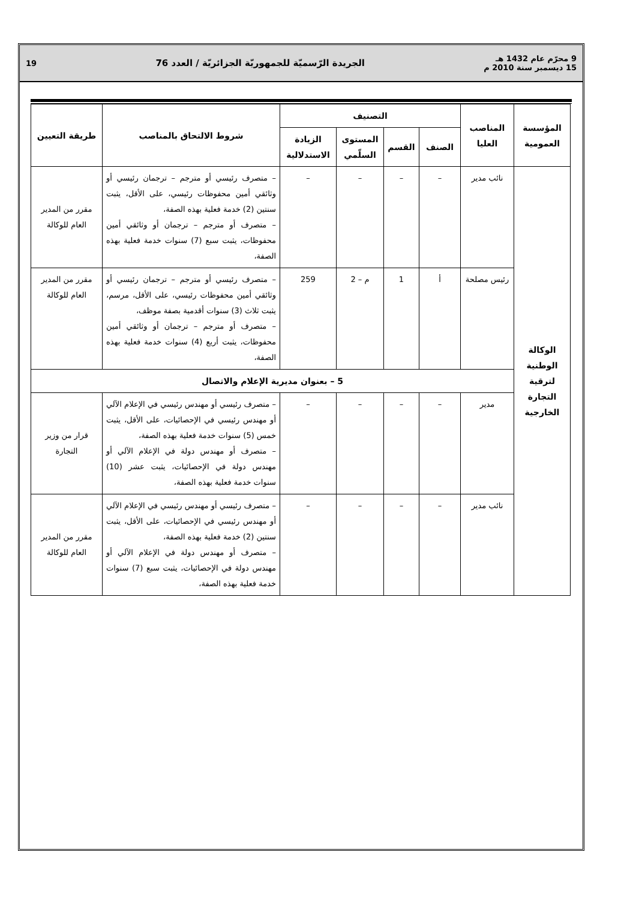9 محرّم عام 1432 هـ
15 ديسمبر سنة 2010 م
الجريدة الرّسميّة للجمهوريّة الجزائريّة / العدد 76
19
| المؤسسة العمومية | المناصب العليا | التصنيف | | | | شروط الالتحاق بالمناصب | طريقة التعيين |
| --- | --- | --- | --- | --- | --- | --- | --- |
| | | الصنف | القسم | المستوى السلّمي | الزيادة الاستدلالية | | |
| الوكالة الوطنية لترقية التجارة الخارجية | نائب مدير | – | – | – | – | – متصرف رئيسي أو مترجم – ترجمان رئيسي أو وثائقي أمين محفوظات رئيسي، على الأقل، يثبت سنتين (2) خدمة فعلية بهذه الصفة، – متصرف أو مترجم – ترجمان أو وثائقي أمين محفوظات، يثبت سبع (7) سنوات خدمة فعلية بهذه الصفة، | مقرر من المدير العام للوكالة |
| | رئيس مصلحة | أ | 1 | م – 2 | 259 | – متصرف رئيسي أو مترجم – ترجمان رئيسي أو وثائقي أمين محفوظات رئيسي، على الأقل، مرسم، يثبت ثلاث (3) سنوات أقدمية بصفة موظف، – متصرف أو مترجم – ترجمان أو وثائقي أمين محفوظات، يثبت أربع (4) سنوات خدمة فعلية بهذه الصفة، | مقرر من المدير العام للوكالة |
| | 5 – بعنوان مديرية الإعلام والاتصال | | | | | | |
| | مدير | – | – | – | – | – متصرف رئيسي أو مهندس رئيسي في الإعلام الآلي أو مهندس رئيسي في الإحصائيات، على الأقل، يثبت خمس (5) سنوات خدمة فعلية بهذه الصفة، – متصرف أو مهندس دولة في الإعلام الآلي أو مهندس دولة في الإحصائيات، يثبت عشر (10) سنوات خدمة فعلية بهذه الصفة، | قرار من وزير التجارة |
| | نائب مدير | – | – | – | – | – متصرف رئيسي أو مهندس رئيسي في الإعلام الآلي أو مهندس رئيسي في الإحصائيات، على الأقل، يثبت سنتين (2) خدمة فعلية بهذه الصفة، – متصرف أو مهندس دولة في الإعلام الآلي أو مهندس دولة في الإحصائيات، يثبت سبع (7) سنوات خدمة فعلية بهذه الصفة، | مقرر من المدير العام للوكالة |